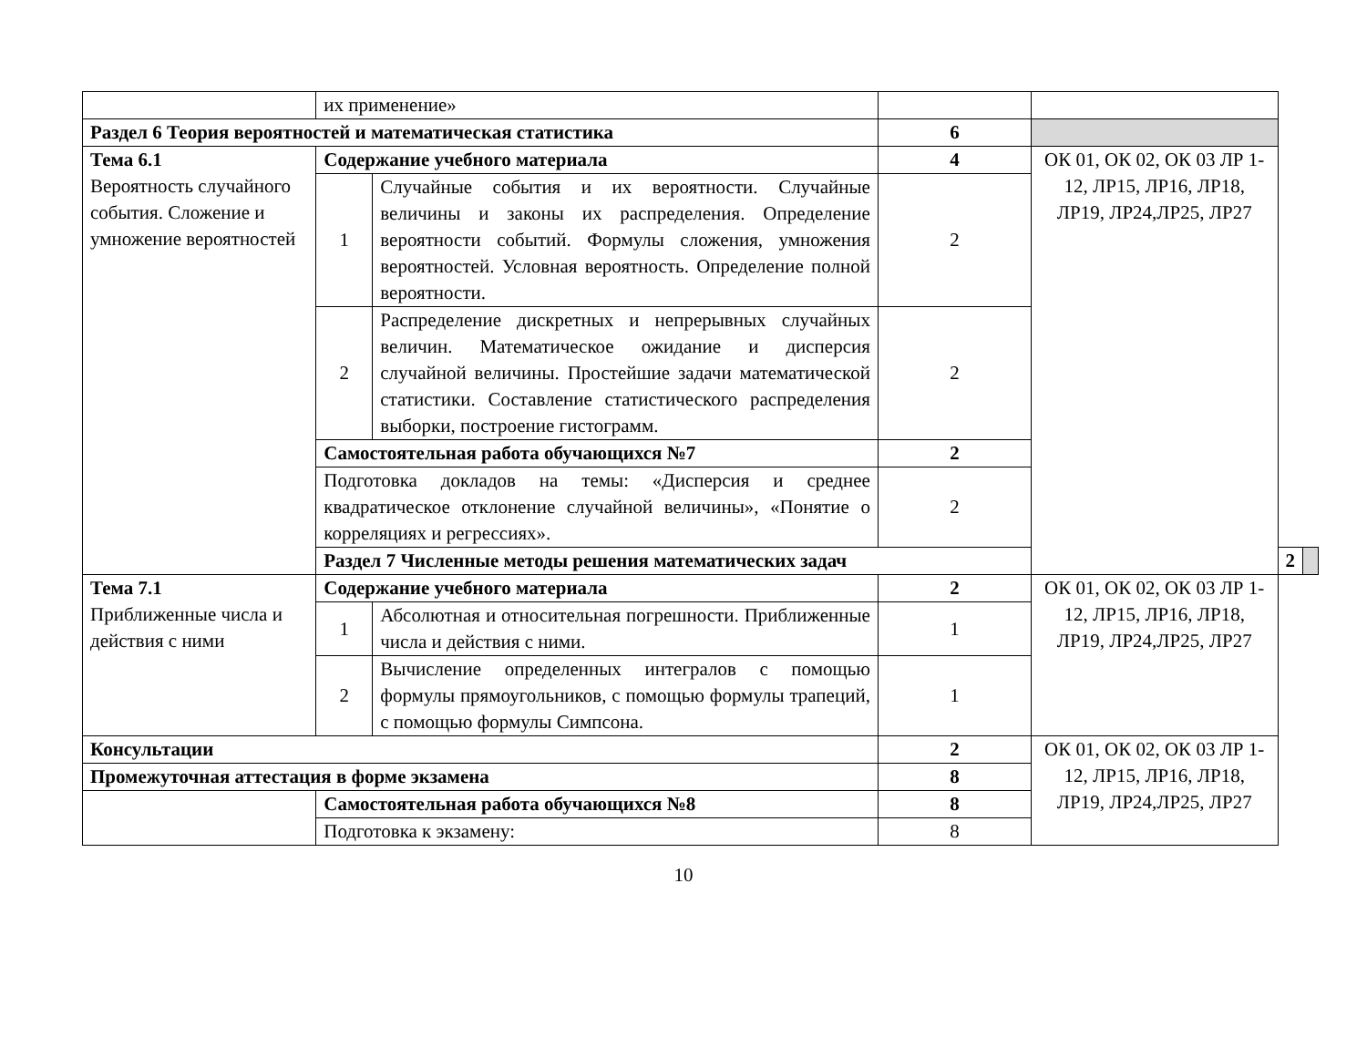| | их применение» | | | | | |
| Раздел 6 Теория вероятностей и математическая статистика | | | 6 | | | |
| Тема 6.1 Вероятность случайного события. Сложение и умножение вероятностей | Содержание учебного материала | | 4 | ОК 01, ОК 02, ОК 03 ЛР 1-12, ЛР15, ЛР16, ЛР18, ЛР19, ЛР24,ЛР25, ЛР27 | | |
| | 1 | Случайные события и их вероятности. Случайные величины и законы их распределения. Определение вероятности событий. Формулы сложения, умножения вероятностей. Условная вероятность. Определение полной вероятности. | 2 | | | |
| | 2 | Распределение дискретных и непрерывных случайных величин. Математическое ожидание и дисперсия случайной величины. Простейшие задачи математической статистики. Составление статистического распределения выборки, построение гистограмм. | 2 | | | |
| | Самостоятельная работа обучающихся №7 | | 2 | | | |
| | Подготовка докладов на темы: «Дисперсия и среднее квадратическое отклонение случайной величины», «Понятие о корреляциях и регрессиях». | | 2 | | | |
| | Раздел 7 Численные методы решения математических задач | | | | 2 | |
| Тема 7.1 Приближенные числа и действия с ними | Содержание учебного материала | | 2 | ОК 01, ОК 02, ОК 03 ЛР 1-12, ЛР15, ЛР16, ЛР18, ЛР19, ЛР24,ЛР25, ЛР27 | | |
| | 1 | Абсолютная и относительная погрешности. Приближенные числа и действия с ними. | 1 | | | |
| | 2 | Вычисление определенных интегралов с помощью формулы прямоугольников, с помощью формулы трапеций, с помощью формулы Симпсона. | 1 | | | |
| Консультации | | | 2 | ОК 01, ОК 02, ОК 03 ЛР 1-12, ЛР15, ЛР16, ЛР18, ЛР19, ЛР24,ЛР25, ЛР27 | | |
| Промежуточная аттестация в форме экзамена | | | 8 | | | |
| | Самостоятельная работа обучающихся №8 | | 8 | | | |
| | Подготовка к экзамену: | | 8 | | | |
10